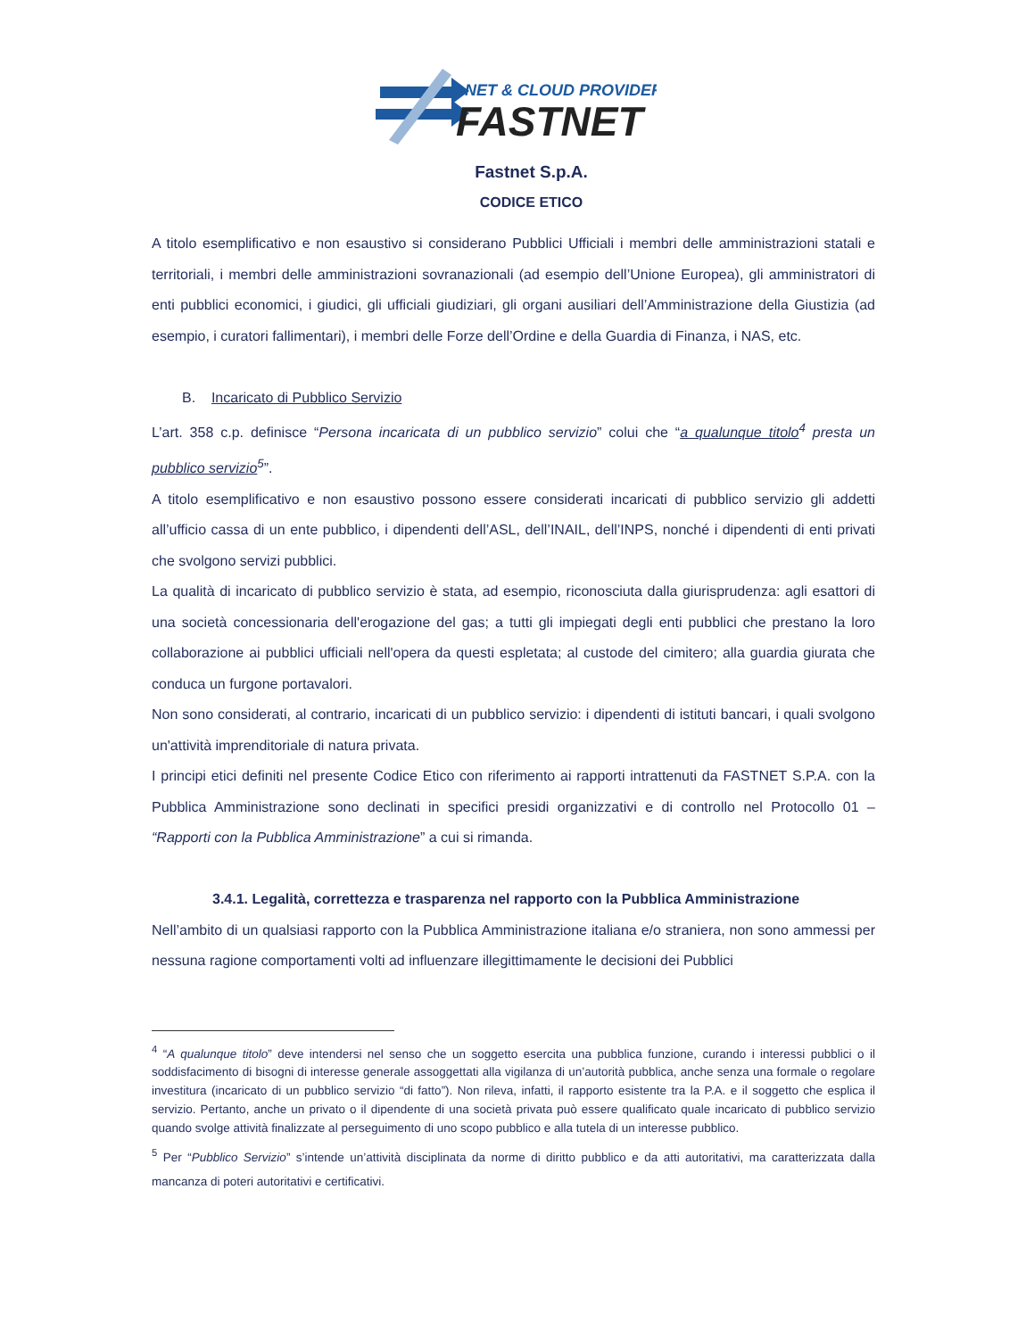NET & CLOUD PROVIDER
FASTNET
Fastnet S.p.A.
CODICE ETICO
A titolo esemplificativo e non esaustivo si considerano Pubblici Ufficiali i membri delle amministrazioni statali e territoriali, i membri delle amministrazioni sovranazionali (ad esempio dell’Unione Europea), gli amministratori di enti pubblici economici, i giudici, gli ufficiali giudiziari, gli organi ausiliari dell’Amministrazione della Giustizia (ad esempio, i curatori fallimentari), i membri delle Forze dell’Ordine e della Guardia di Finanza, i NAS, etc.
B. Incaricato di Pubblico Servizio
L’art. 358 c.p. definisce “Persona incaricata di un pubblico servizio” colui che “a qualunque titolo<sup>4</sup> presta un pubblico servizio<sup>5</sup>”.
A titolo esemplificativo e non esaustivo possono essere considerati incaricati di pubblico servizio gli addetti all’ufficio cassa di un ente pubblico, i dipendenti dell’ASL, dell’INAIL, dell’INPS, nonché i dipendenti di enti privati che svolgono servizi pubblici.
La qualità di incaricato di pubblico servizio è stata, ad esempio, riconosciuta dalla giurisprudenza: agli esattori di una società concessionaria dell'erogazione del gas; a tutti gli impiegati degli enti pubblici che prestano la loro collaborazione ai pubblici ufficiali nell'opera da questi espletata; al custode del cimitero; alla guardia giurata che conduca un furgone portavalori.
Non sono considerati, al contrario, incaricati di un pubblico servizio: i dipendenti di istituti bancari, i quali svolgono un'attività imprenditoriale di natura privata.
I principi etici definiti nel presente Codice Etico con riferimento ai rapporti intrattenuti da FASTNET S.P.A. con la Pubblica Amministrazione sono declinati in specifici presidi organizzativi e di controllo nel Protocollo 01 – “Rapporti con la Pubblica Amministrazione” a cui si rimanda.
3.4.1. Legalità, correttezza e trasparenza nel rapporto con la Pubblica Amministrazione
Nell’ambito di un qualsiasi rapporto con la Pubblica Amministrazione italiana e/o straniera, non sono ammessi per nessuna ragione comportamenti volti ad influenzare illegittimamente le decisioni dei Pubblici
<sup>4</sup> “A qualunque titolo” deve intendersi nel senso che un soggetto esercita una pubblica funzione, curando i interessi pubblici o il soddisfacimento di bisogni di interesse generale assoggettati alla vigilanza di un’autorità pubblica, anche senza una formale o regolare investitura (incaricato di un pubblico servizio “di fatto”). Non rileva, infatti, il rapporto esistente tra la P.A. e il soggetto che esplica il servizio. Pertanto, anche un privato o il dipendente di una società privata può essere qualificato quale incaricato di pubblico servizio quando svolge attività finalizzate al perseguimento di uno scopo pubblico e alla tutela di un interesse pubblico.
<sup>5</sup> Per “Pubblico Servizio” s’intende un’attività disciplinata da norme di diritto pubblico e da atti autoritativi, ma caratterizzata dalla mancanza di poteri autoritativi e certificativi.